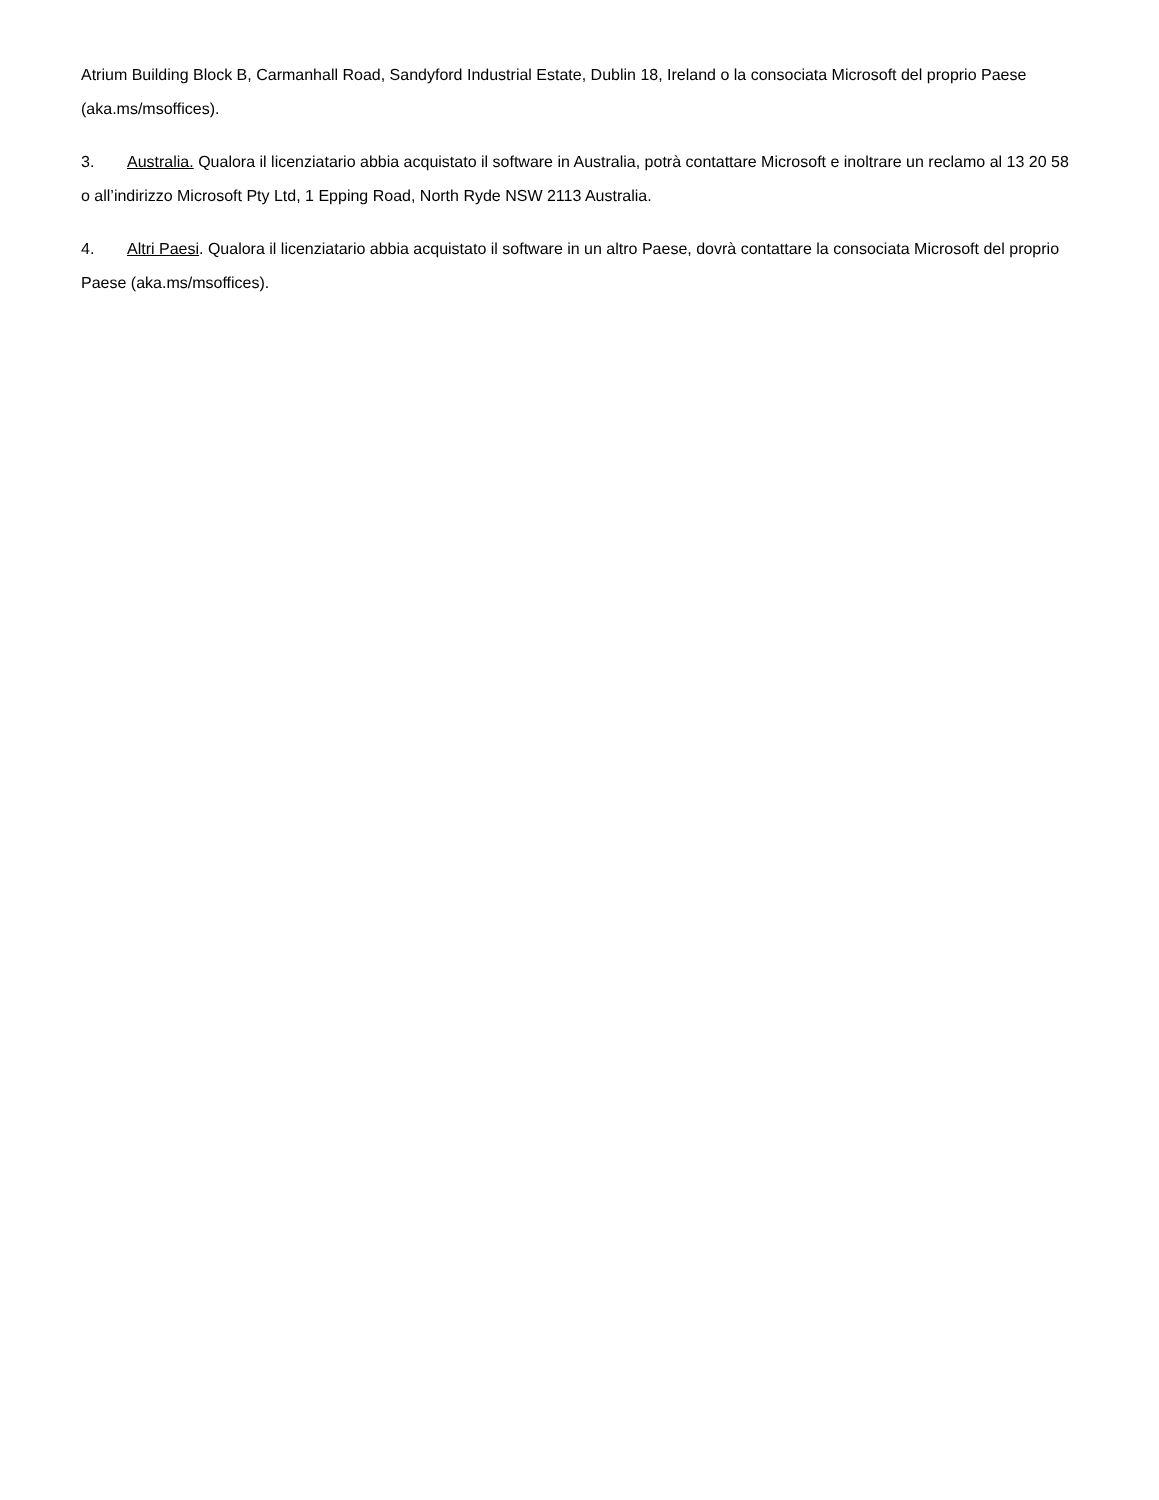Atrium Building Block B, Carmanhall Road, Sandyford Industrial Estate, Dublin 18, Ireland o la consociata Microsoft del proprio Paese (aka.ms/msoffices).
3. Australia. Qualora il licenziatario abbia acquistato il software in Australia, potrà contattare Microsoft e inoltrare un reclamo al 13 20 58 o all’indirizzo Microsoft Pty Ltd, 1 Epping Road, North Ryde NSW 2113 Australia.
4. Altri Paesi. Qualora il licenziatario abbia acquistato il software in un altro Paese, dovrà contattare la consociata Microsoft del proprio Paese (aka.ms/msoffices).